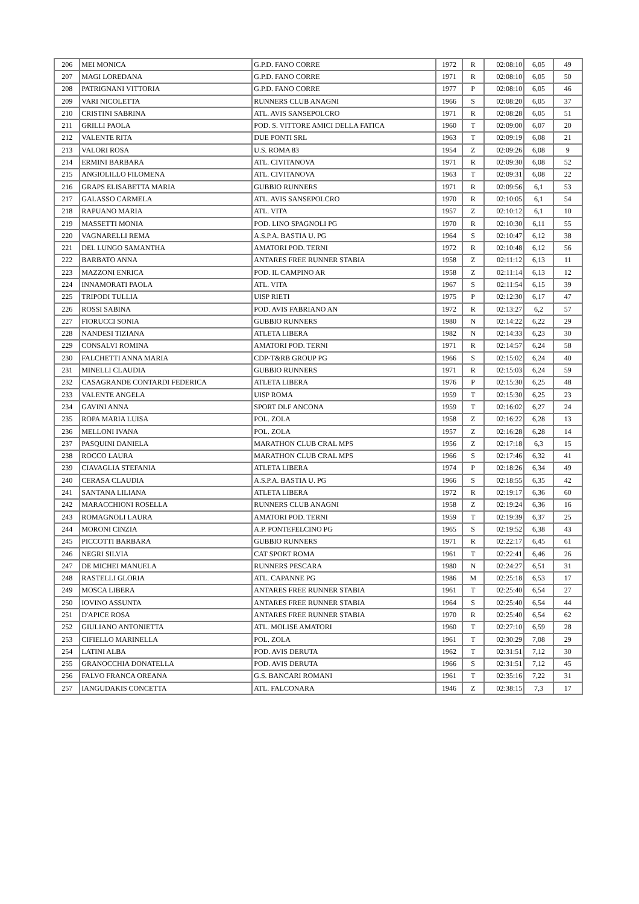| 206 | MEI MONICA | G.P.D. FANO CORRE | 1972 | R | 02:08:10 | 6,05 | 49 |
| 207 | MAGI LOREDANA | G.P.D. FANO CORRE | 1971 | R | 02:08:10 | 6,05 | 50 |
| 208 | PATRIGNANI VITTORIA | G.P.D. FANO CORRE | 1977 | P | 02:08:10 | 6,05 | 46 |
| 209 | VARI NICOLETTA | RUNNERS CLUB ANAGNI | 1966 | S | 02:08:20 | 6,05 | 37 |
| 210 | CRISTINI SABRINA | ATL. AVIS SANSEPOLCRO | 1971 | R | 02:08:28 | 6,05 | 51 |
| 211 | GRILLI PAOLA | POD. S. VITTORE AMICI DELLA FATICA | 1960 | T | 02:09:00 | 6,07 | 20 |
| 212 | VALENTE RITA | DUE PONTI SRL | 1963 | T | 02:09:19 | 6,08 | 21 |
| 213 | VALORI ROSA | U.S. ROMA 83 | 1954 | Z | 02:09:26 | 6,08 | 9 |
| 214 | ERMINI BARBARA | ATL. CIVITANOVA | 1971 | R | 02:09:30 | 6,08 | 52 |
| 215 | ANGIOLILLO FILOMENA | ATL. CIVITANOVA | 1963 | T | 02:09:31 | 6,08 | 22 |
| 216 | GRAPS ELISABETTA MARIA | GUBBIO RUNNERS | 1971 | R | 02:09:56 | 6,1 | 53 |
| 217 | GALASSO CARMELA | ATL. AVIS SANSEPOLCRO | 1970 | R | 02:10:05 | 6,1 | 54 |
| 218 | RAPUANO MARIA | ATL. VITA | 1957 | Z | 02:10:12 | 6,1 | 10 |
| 219 | MASSETTI MONIA | POD. LINO SPAGNOLI PG | 1970 | R | 02:10:30 | 6,11 | 55 |
| 220 | VAGNARELLI REMA | A.S.P.A. BASTIA U. PG | 1964 | S | 02:10:47 | 6,12 | 38 |
| 221 | DEL LUNGO SAMANTHA | AMATORI POD. TERNI | 1972 | R | 02:10:48 | 6,12 | 56 |
| 222 | BARBATO ANNA | ANTARES FREE RUNNER STABIA | 1958 | Z | 02:11:12 | 6,13 | 11 |
| 223 | MAZZONI ENRICA | POD. IL CAMPINO AR | 1958 | Z | 02:11:14 | 6,13 | 12 |
| 224 | INNAMORATI PAOLA | ATL. VITA | 1967 | S | 02:11:54 | 6,15 | 39 |
| 225 | TRIPODI TULLIA | UISP RIETI | 1975 | P | 02:12:30 | 6,17 | 47 |
| 226 | ROSSI SABINA | POD. AVIS FABRIANO AN | 1972 | R | 02:13:27 | 6,2 | 57 |
| 227 | FIORUCCI SONIA | GUBBIO RUNNERS | 1980 | N | 02:14:22 | 6,22 | 29 |
| 228 | NANDESI TIZIANA | ATLETA LIBERA | 1982 | N | 02:14:33 | 6,23 | 30 |
| 229 | CONSALVI ROMINA | AMATORI POD. TERNI | 1971 | R | 02:14:57 | 6,24 | 58 |
| 230 | FALCHETTI ANNA MARIA | CDP-T&RB GROUP PG | 1966 | S | 02:15:02 | 6,24 | 40 |
| 231 | MINELLI CLAUDIA | GUBBIO RUNNERS | 1971 | R | 02:15:03 | 6,24 | 59 |
| 232 | CASAGRANDE CONTARDI FEDERICA | ATLETA LIBERA | 1976 | P | 02:15:30 | 6,25 | 48 |
| 233 | VALENTE ANGELA | UISP ROMA | 1959 | T | 02:15:30 | 6,25 | 23 |
| 234 | GAVINI ANNA | SPORT DLF ANCONA | 1959 | T | 02:16:02 | 6,27 | 24 |
| 235 | ROPA MARIA LUISA | POL. ZOLA | 1958 | Z | 02:16:22 | 6,28 | 13 |
| 236 | MELLONI IVANA | POL. ZOLA | 1957 | Z | 02:16:28 | 6,28 | 14 |
| 237 | PASQUINI DANIELA | MARATHON CLUB CRAL MPS | 1956 | Z | 02:17:18 | 6,3 | 15 |
| 238 | ROCCO LAURA | MARATHON CLUB CRAL MPS | 1966 | S | 02:17:46 | 6,32 | 41 |
| 239 | CIAVAGLIA STEFANIA | ATLETA LIBERA | 1974 | P | 02:18:26 | 6,34 | 49 |
| 240 | CERASA CLAUDIA | A.S.P.A. BASTIA U. PG | 1966 | S | 02:18:55 | 6,35 | 42 |
| 241 | SANTANA LILIANA | ATLETA LIBERA | 1972 | R | 02:19:17 | 6,36 | 60 |
| 242 | MARACCHIONI ROSELLA | RUNNERS CLUB ANAGNI | 1958 | Z | 02:19:24 | 6,36 | 16 |
| 243 | ROMAGNOLI LAURA | AMATORI POD. TERNI | 1959 | T | 02:19:39 | 6,37 | 25 |
| 244 | MORONI CINZIA | A.P. PONTEFELCINO PG | 1965 | S | 02:19:52 | 6,38 | 43 |
| 245 | PICCOTTI BARBARA | GUBBIO RUNNERS | 1971 | R | 02:22:17 | 6,45 | 61 |
| 246 | NEGRI SILVIA | CAT SPORT ROMA | 1961 | T | 02:22:41 | 6,46 | 26 |
| 247 | DE MICHEI MANUELA | RUNNERS PESCARA | 1980 | N | 02:24:27 | 6,51 | 31 |
| 248 | RASTELLI GLORIA | ATL. CAPANNE PG | 1986 | M | 02:25:18 | 6,53 | 17 |
| 249 | MOSCA LIBERA | ANTARES FREE RUNNER STABIA | 1961 | T | 02:25:40 | 6,54 | 27 |
| 250 | IOVINO ASSUNTA | ANTARES FREE RUNNER STABIA | 1964 | S | 02:25:40 | 6,54 | 44 |
| 251 | D'APICE ROSA | ANTARES FREE RUNNER STABIA | 1970 | R | 02:25:40 | 6,54 | 62 |
| 252 | GIULIANO ANTONIETTA | ATL. MOLISE AMATORI | 1960 | T | 02:27:10 | 6,59 | 28 |
| 253 | CIFIELLO MARINELLA | POL. ZOLA | 1961 | T | 02:30:29 | 7,08 | 29 |
| 254 | LATINI ALBA | POD. AVIS DERUTA | 1962 | T | 02:31:51 | 7,12 | 30 |
| 255 | GRANOCCHIA DONATELLA | POD. AVIS DERUTA | 1966 | S | 02:31:51 | 7,12 | 45 |
| 256 | FALVO FRANCA OREANA | G.S. BANCARI ROMANI | 1961 | T | 02:35:16 | 7,22 | 31 |
| 257 | IANGUDAKIS CONCETTA | ATL. FALCONARA | 1946 | Z | 02:38:15 | 7,3 | 17 |